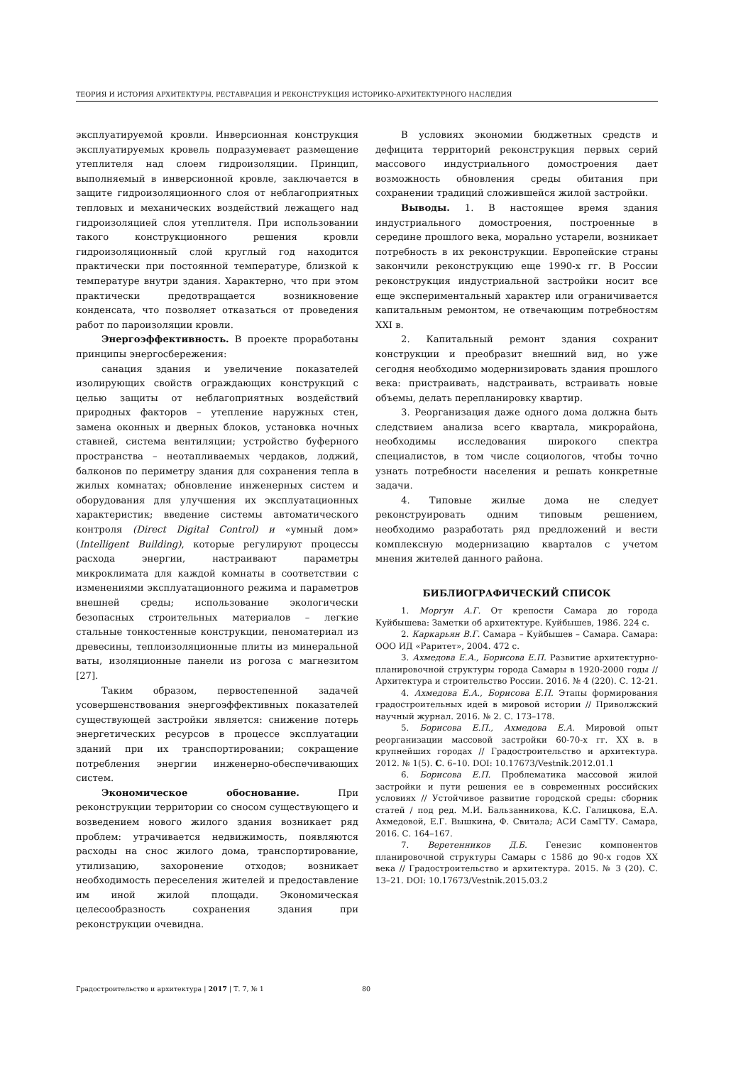ТЕОРИЯ И ИСТОРИЯ АРХИТЕКТУРЫ, РЕСТАВРАЦИЯ И РЕКОНСТРУКЦИЯ ИСТОРИКО-АРХИТЕКТУРНОГО НАСЛЕДИЯ
эксплуатируемой кровли. Инверсионная конструкция эксплуатируемых кровель подразумевает размещение утеплителя над слоем гидроизоляции. Принцип, выполняемый в инверсионной кровле, заключается в защите гидроизоляционного слоя от неблагоприятных тепловых и механических воздействий лежащего над гидроизоляцией слоя утеплителя. При использовании такого конструкционного решения кровли гидроизоляционный слой круглый год находится практически при постоянной температуре, близкой к температуре внутри здания. Характерно, что при этом практически предотвращается возникновение конденсата, что позволяет отказаться от проведения работ по пароизоляции кровли.
Энергоэффективность. В проекте проработаны принципы энергосбережения:
санация здания и увеличение показателей изолирующих свойств ограждающих конструкций с целью защиты от неблагоприятных воздействий природных факторов – утепление наружных стен, замена оконных и дверных блоков, установка ночных ставней, система вентиляции; устройство буферного пространства – неотапливаемых чердаков, лоджий, балконов по периметру здания для сохранения тепла в жилых комнатах; обновление инженерных систем и оборудования для улучшения их эксплуатационных характеристик; введение системы автоматического контроля (Direct Digital Control) и «умный дом» (Intelligent Building), которые регулируют процессы расхода энергии, настраивают параметры микроклимата для каждой комнаты в соответствии с изменениями эксплуатационного режима и параметров внешней среды; использование экологически безопасных строительных материалов – легкие стальные тонкостенные конструкции, пеноматериал из древесины, теплоизоляционные плиты из минеральной ваты, изоляционные панели из рогоза с магнезитом [27].
Таким образом, первостепенной задачей усовершенствования энергоэффективных показателей существующей застройки является: снижение потерь энергетических ресурсов в процессе эксплуатации зданий при их транспортировании; сокращение потребления энергии инженерно-обеспечивающих систем.
Экономическое обоснование. При реконструкции территории со сносом существующего и возведением нового жилого здания возникает ряд проблем: утрачивается недвижимость, появляются расходы на снос жилого дома, транспортирование, утилизацию, захоронение отходов; возникает необходимость переселения жителей и предоставление им иной жилой площади. Экономическая целесообразность сохранения здания при реконструкции очевидна.
В условиях экономии бюджетных средств и дефицита территорий реконструкция первых серий массового индустриального домостроения дает возможность обновления среды обитания при сохранении традиций сложившейся жилой застройки.
Выводы. 1. В настоящее время здания индустриального домостроения, построенные в середине прошлого века, морально устарели, возникает потребность в их реконструкции. Европейские страны закончили реконструкцию еще 1990-х гг. В России реконструкция индустриальной застройки носит все еще экспериментальный характер или ограничивается капитальным ремонтом, не отвечающим потребностям XXI в.
2. Капитальный ремонт здания сохранит конструкции и преобразит внешний вид, но уже сегодня необходимо модернизировать здания прошлого века: пристраивать, надстраивать, встраивать новые объемы, делать перепланировку квартир.
3. Реорганизация даже одного дома должна быть следствием анализа всего квартала, микрорайона, необходимы исследования широкого спектра специалистов, в том числе социологов, чтобы точно узнать потребности населения и решать конкретные задачи.
4. Типовые жилые дома не следует реконструировать одним типовым решением, необходимо разработать ряд предложений и вести комплексную модернизацию кварталов с учетом мнения жителей данного района.
БИБЛИОГРАФИЧЕСКИЙ СПИСОК
1. Моргун А.Г. От крепости Самара до города Куйбышева: Заметки об архитектуре. Куйбышев, 1986. 224 с.
2. Каркарьян В.Г. Самара – Куйбышев – Самара. Самара: ООО ИД «Раритет», 2004. 472 с.
3. Ахмедова Е.А., Борисова Е.П. Развитие архитектурно-планировочной структуры города Самары в 1920-2000 годы // Архитектура и строительство России. 2016. № 4 (220). С. 12-21.
4. Ахмедова Е.А., Борисова Е.П. Этапы формирования градостроительных идей в мировой истории // Приволжский научный журнал. 2016. № 2. С. 173–178.
5. Борисова Е.П., Ахмедова Е.А. Мировой опыт реорганизации массовой застройки 60-70-х гг. XX в. в крупнейших городах // Градостроительство и архитектура. 2012. № 1(5). С. 6–10. DOI: 10.17673/Vestnik.2012.01.1
6. Борисова Е.П. Проблематика массовой жилой застройки и пути решения ее в современных российских условиях // Устойчивое развитие городской среды: сборник статей / под ред. М.И. Бальзанникова, К.С. Галицкова, Е.А. Ахмедовой, Е.Г. Вышкина, Ф. Свитала; АСИ СамГТУ. Самара, 2016. С. 164–167.
7. Веретенников Д.Б. Генезис компонентов планировочной структуры Самары с 1586 до 90-х годов XX века // Градостроительство и архитектура. 2015. № 3 (20). С. 13–21. DOI: 10.17673/Vestnik.2015.03.2
Градостроительство и архитектура | 2017 | Т. 7, № 1
80